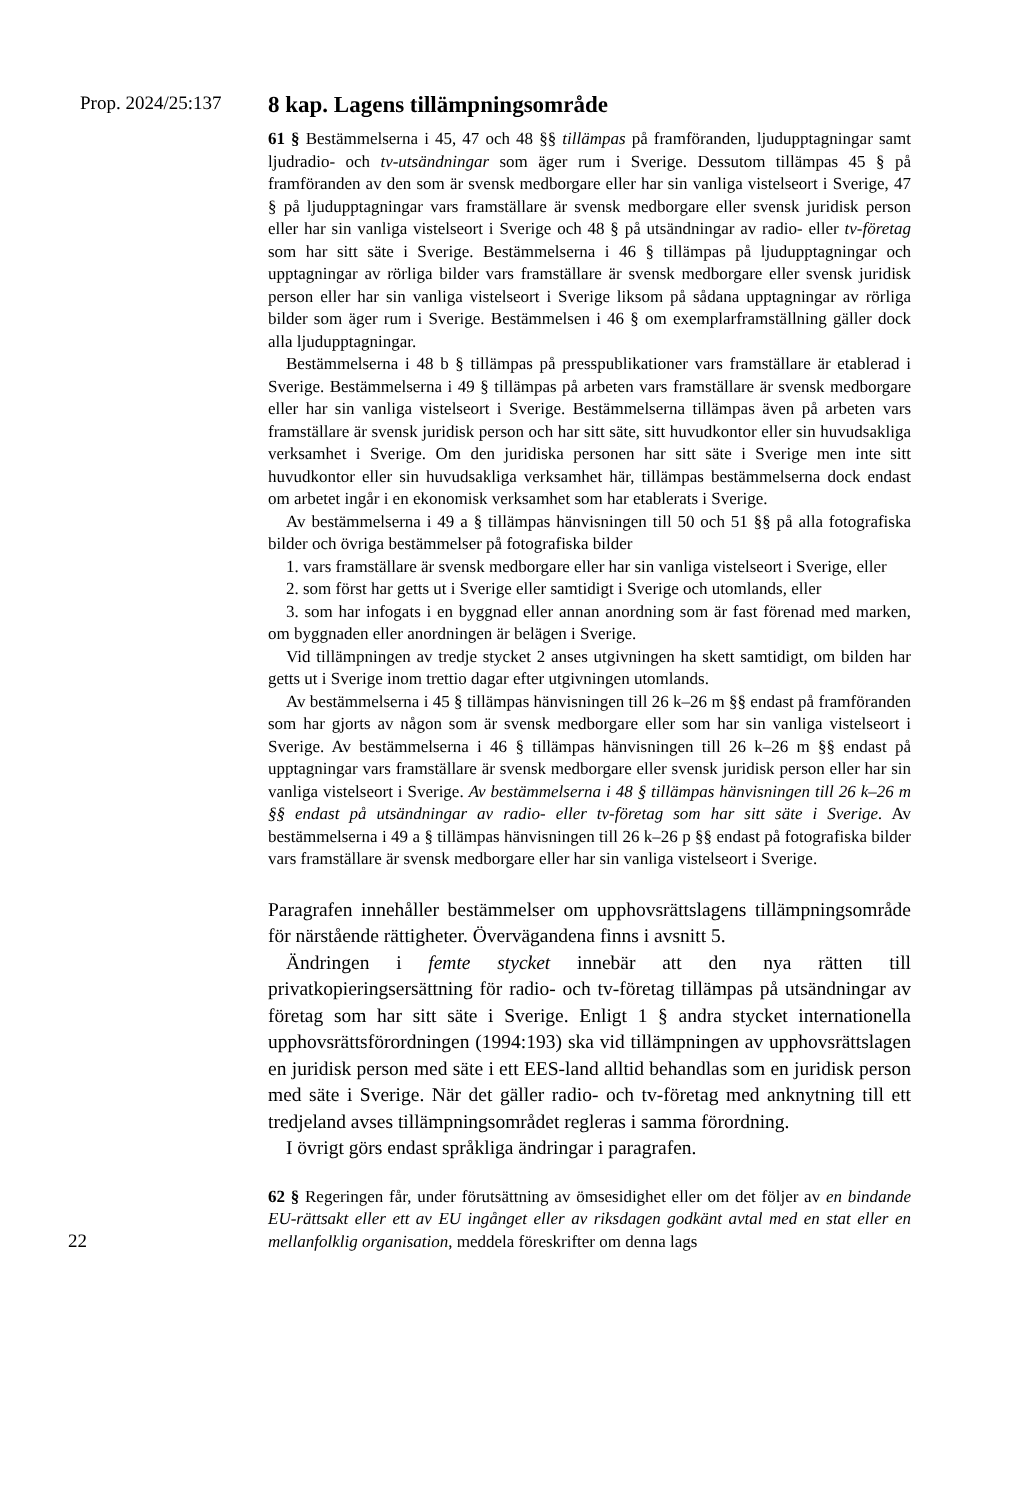Prop. 2024/25:137
8 kap. Lagens tillämpningsområde
61 § Bestämmelserna i 45, 47 och 48 §§ tillämpas på framföranden, ljudupptagningar samt ljudradio- och tv-utsändningar som äger rum i Sverige. Dessutom tillämpas 45 § på framföranden av den som är svensk medborgare eller har sin vanliga vistelseort i Sverige, 47 § på ljudupptagningar vars framställare är svensk medborgare eller svensk juridisk person eller har sin vanliga vistelseort i Sverige och 48 § på utsändningar av radio- eller tv-företag som har sitt säte i Sverige. Bestämmelserna i 46 § tillämpas på ljudupptagningar och upptagningar av rörliga bilder vars framställare är svensk medborgare eller svensk juridisk person eller har sin vanliga vistelseort i Sverige liksom på sådana upptagningar av rörliga bilder som äger rum i Sverige. Bestämmelsen i 46 § om exemplarframställning gäller dock alla ljudupptagningar.
Bestämmelserna i 48 b § tillämpas på presspublikationer vars framställare är etablerad i Sverige. Bestämmelserna i 49 § tillämpas på arbeten vars framställare är svensk medborgare eller har sin vanliga vistelseort i Sverige. Bestämmelserna tillämpas även på arbeten vars framställare är svensk juridisk person och har sitt säte, sitt huvudkontor eller sin huvudsakliga verksamhet i Sverige. Om den juridiska personen har sitt säte i Sverige men inte sitt huvudkontor eller sin huvudsakliga verksamhet här, tillämpas bestämmelserna dock endast om arbetet ingår i en ekonomisk verksamhet som har etablerats i Sverige.
Av bestämmelserna i 49 a § tillämpas hänvisningen till 50 och 51 §§ på alla fotografiska bilder och övriga bestämmelser på fotografiska bilder
1. vars framställare är svensk medborgare eller har sin vanliga vistelseort i Sverige, eller
2. som först har getts ut i Sverige eller samtidigt i Sverige och utomlands, eller
3. som har infogats i en byggnad eller annan anordning som är fast förenad med marken, om byggnaden eller anordningen är belägen i Sverige.
Vid tillämpningen av tredje stycket 2 anses utgivningen ha skett samtidigt, om bilden har getts ut i Sverige inom trettio dagar efter utgivningen utomlands.
Av bestämmelserna i 45 § tillämpas hänvisningen till 26 k–26 m §§ endast på framföranden som har gjorts av någon som är svensk medborgare eller som har sin vanliga vistelseort i Sverige. Av bestämmelserna i 46 § tillämpas hänvisningen till 26 k–26 m §§ endast på upptagningar vars framställare är svensk medborgare eller svensk juridisk person eller har sin vanliga vistelseort i Sverige. Av bestämmelserna i 48 § tillämpas hänvisningen till 26 k–26 m §§ endast på utsändningar av radio- eller tv-företag som har sitt säte i Sverige. Av bestämmelserna i 49 a § tillämpas hänvisningen till 26 k–26 p §§ endast på fotografiska bilder vars framställare är svensk medborgare eller har sin vanliga vistelseort i Sverige.
Paragrafen innehåller bestämmelser om upphovsrättslagens tillämpningsområde för närstående rättigheter. Övervägandena finns i avsnitt 5.
Ändringen i femte stycket innebär att den nya rätten till privatkopieringsersättning för radio- och tv-företag tillämpas på utsändningar av företag som har sitt säte i Sverige. Enligt 1 § andra stycket internationella upphovsrättsförordningen (1994:193) ska vid tillämpningen av upphovsrättslagen en juridisk person med säte i ett EES-land alltid behandlas som en juridisk person med säte i Sverige. När det gäller radio- och tv-företag med anknytning till ett tredjeland avses tillämpningsområdet regleras i samma förordning.
I övrigt görs endast språkliga ändringar i paragrafen.
22
62 § Regeringen får, under förutsättning av ömsesidighet eller om det följer av en bindande EU-rättsakt eller ett av EU ingånget eller av riksdagen godkänt avtal med en stat eller en mellanfolklig organisation, meddela föreskrifter om denna lags